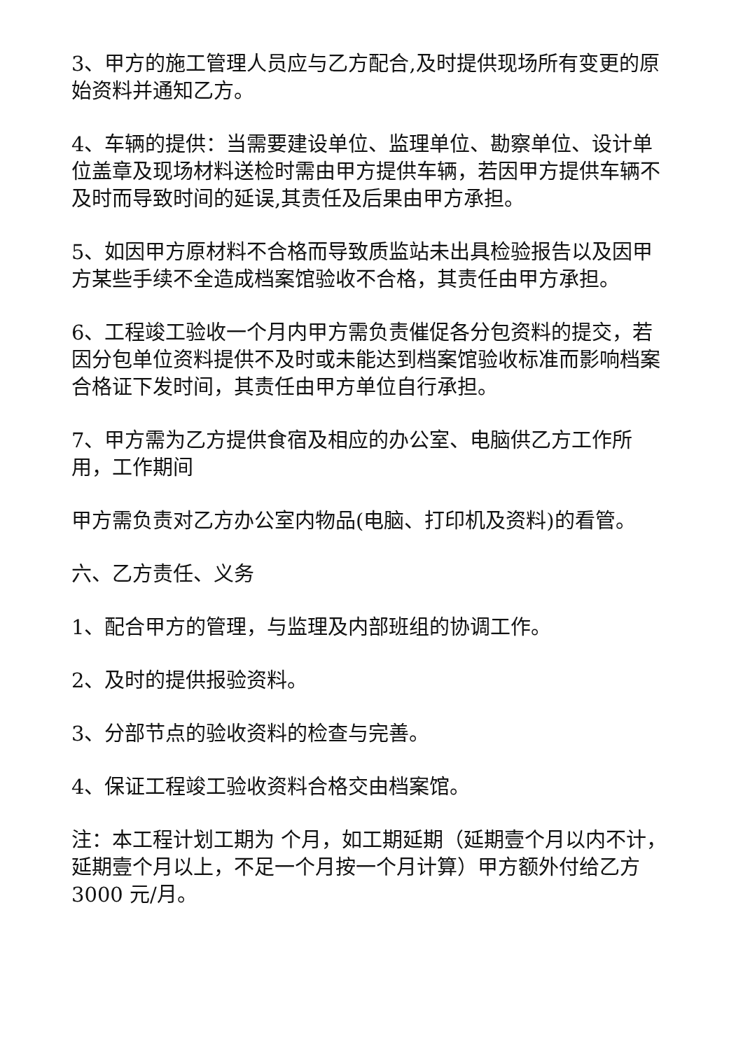3、甲方的施工管理人员应与乙方配合,及时提供现场所有变更的原始资料并通知乙方。
4、车辆的提供：当需要建设单位、监理单位、勘察单位、设计单位盖章及现场材料送检时需由甲方提供车辆，若因甲方提供车辆不及时而导致时间的延误,其责任及后果由甲方承担。
5、如因甲方原材料不合格而导致质监站未出具检验报告以及因甲方某些手续不全造成档案馆验收不合格，其责任由甲方承担。
6、工程竣工验收一个月内甲方需负责催促各分包资料的提交，若因分包单位资料提供不及时或未能达到档案馆验收标准而影响档案合格证下发时间，其责任由甲方单位自行承担。
7、甲方需为乙方提供食宿及相应的办公室、电脑供乙方工作所用，工作期间
甲方需负责对乙方办公室内物品(电脑、打印机及资料)的看管。
六、乙方责任、义务
1、配合甲方的管理，与监理及内部班组的协调工作。
2、及时的提供报验资料。
3、分部节点的验收资料的检查与完善。
4、保证工程竣工验收资料合格交由档案馆。
注：本工程计划工期为 个月，如工期延期（延期壹个月以内不计，延期壹个月以上，不足一个月按一个月计算）甲方额外付给乙方 3000 元/月。